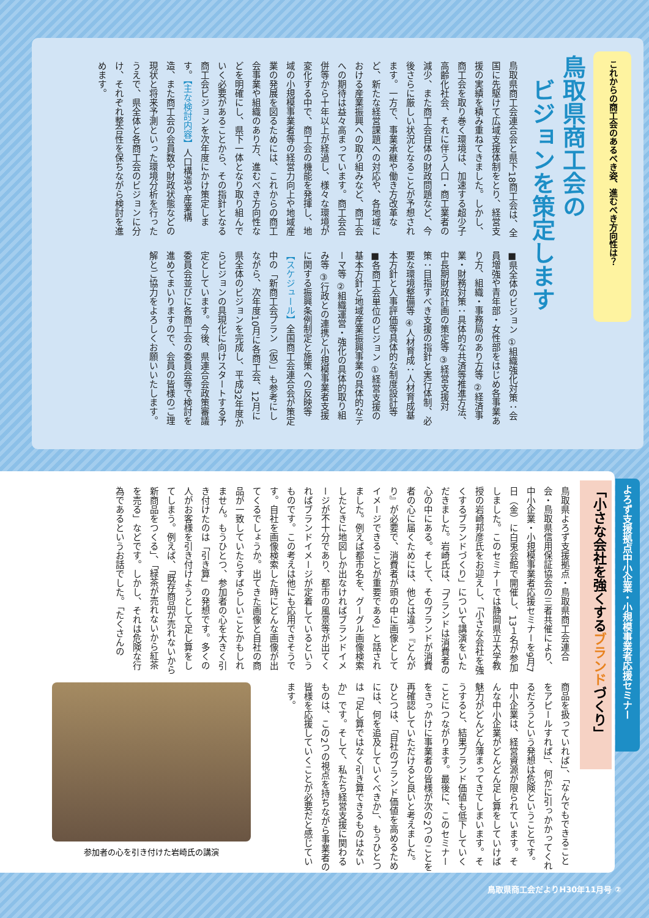これからの商工会のあるべき姿、進むべき方向性は？
鳥取県商工会の
　ビジョンを策定します
鳥取県商工会連合会と県下18商工会は、全国に先駆けて広域支援体制をとり、経営支援の実績を積み重ねてきました。しかし、商工会を取り巻く環境は、加速する超少子高齢化社会、それに伴う人口・商工業者の減少、また商工会自体の財政問題など、今後さらに厳しい状況となることが予想されます。一方で、事業承継や働き方改革など、新たな経営課題への対応や、各地域における産業振興への取り組みなど、商工会への期待は益々高まっています。商工会合併等から十年以上が経過し、様々な環境が変化する中で、商工会の機能を発揮し、地域の小規模事業者等の経営力向上や地域産業の発展を図るためには、これからの商工会事業や組織のあり方、進むべき方向性などを明確にし、県下一体となり取り組んでいく必要があることから、その指針となる商工会ビジョンを次年度にかけ策定します。【主な検討内容】人口構造や産業構造、また商工会の会員数や財政状態などの現状と将来予測といった環境分析を行ったうえで、県全体と各商工会のビジョンに分け、それぞれ整合性を保ちながら検討を進めます。
■県全体のビジョン ①組織強化対策：会員増強や青年部・女性部をはじめ各事業あり方、組織・事務局のあり方等 ②経済事業・財務対策：具体的な共済等推進方法、中長期財政計画の策定等 ③経営支援対策：目指すべき支援の指針と実行体制、必要な環境整備等 ④人材育成：人材育成基本方針と人事評価等具体的な制度設計等 ■各商工会単位のビジョン ①経営支援の基本方針と地域産業振興事業の具体的なテーマ等 ②組織運営・強化の具体的取り組み等 ③行政との連携と小規模事業者支援に関する振興条例制定と施策への反映等 【スケジュール】全国商工会連合会が策定中の「新商工会プラン（仮）」も参考にしながら、次年度10月に各商工会、12月に県全体のビジョンを完成し、平成32年度からビジョンの具現化に向けスタートする予定としています。今後、県連合会政策審議委員会並びに各商工会の委員会等で検討を進めてまいりますので、会員の皆様のご理解とご協力をよろしくお願いいたします。
よろず支援拠点中小企業・小規模事業者応援セミナー
「小さな会社を強くするブランドづくり」
鳥取県よろず支援拠点・鳥取県商工会連合会・鳥取県信用保証協会の三者共催により、中小企業・小規模事業者応援セミナーを9月7日（金）に白兎会館で開催し、13１名が参加しました。このセミナーでは静岡県立大学教授の岩崎邦彦氏をお迎えし、「小さな会社を強くするブランドづくり」について講演をいただきました。岩崎氏は、「ブランドは消費者の心の中にある。そして、そのブランドが消費者の心に届くためには、他とは違う『とんがり』が必要で、消費者が頭の中に画像としてイメージできることが重要である」と話されました。例えば都市名を、グーグル画像検索したときに地図しか出なければブランドイメージが不十分であり、都市の風景等が出てくればブランドイメージが定着しているというものです。この考えは他にも応用できそうです。自社を画像検索した時にどんな画像が出てくるでしょうか。出てきた画像と自社の商品が一致していたらすばらしいことかもしれません。もうひとつ、参加者の心を大きく引き付けたのは「引き算」の発想です。多くの人がお客様を引き付けようとして足し算をしてしまう。例えば、「既存商品が売れないから新商品をつくる」、「緑茶が売れないから紅茶を売る」などです。しかし、それは危険な行為であるというお話でした。「たくさんの
商品を扱っていれば」、「なんでもできることをアピールすれば」、何かに引っかかってくれるだろうという発想は危険ということです。中小企業は、経営資源が限られています。そんな中小企業がどんどん足し算をしていけば魅力がどんどん薄まってきてしまいます。そうすると、結果ブランド価値も低下していくことにつながります。最後に、このセミナーをきっかけに事業者の皆様が次の2つのことを再確認していただけると良いと考えました。ひとつは、「自社のブランド価値を高めるためには、何を追及していくべきか」、もうひとつは「足し算ではなく引き算できるものはないか」です。そして、私たち経営支援に関わるものは、この2つの視点を持ちながら事業者の皆様を応援していくことが必要だと感じています。
参加者の心を引き付けた岩崎氏の講演
鳥取県商工会だよりH30年11月号 ②